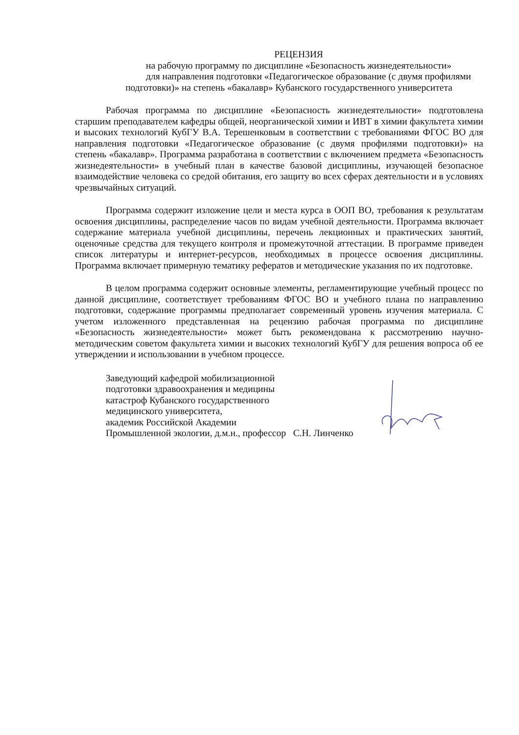РЕЦЕНЗИЯ
на рабочую программу по дисциплине «Безопасность жизнедеятельности»
для направления подготовки «Педагогическое образование (с двумя профилями
подготовки)» на степень «бакалавр» Кубанского государственного университета
Рабочая программа по дисциплине «Безопасность жизнедеятельности» подготовлена старшим преподавателем кафедры общей, неорганической химии и ИВТ в химии факультета химии и высоких технологий КубГУ В.А. Терешенковым в соответствии с требованиями ФГОС ВО для направления подготовки «Педагогическое образование (с двумя профилями подготовки)» на степень «бакалавр». Программа разработана в соответствии с включением предмета «Безопасность жизнедеятельности» в учебный план в качестве базовой дисциплины, изучающей безопасное взаимодействие человека со средой обитания, его защиту во всех сферах деятельности и в условиях чрезвычайных ситуаций.
Программа содержит изложение цели и места курса в ООП ВО, требования к результатам освоения дисциплины, распределение часов по видам учебной деятельности. Программа включает содержание материала учебной дисциплины, перечень лекционных и практических занятий, оценочные средства для текущего контроля и промежуточной аттестации. В программе приведен список литературы и интернет-ресурсов, необходимых в процессе освоения дисциплины. Программа включает примерную тематику рефератов и методические указания по их подготовке.
В целом программа содержит основные элементы, регламентирующие учебный процесс по данной дисциплине, соответствует требованиям ФГОС ВО и учебного плана по направлению подготовки, содержание программы предполагает современный уровень изучения материала. С учетом изложенного представленная на рецензию рабочая программа по дисциплине «Безопасность жизнедеятельности» может быть рекомендована к рассмотрению научно-методическим советом факультета химии и высоких технологий КубГУ для решения вопроса об ее утверждении и использовании в учебном процессе.
Заведующий кафедрой мобилизационной
подготовки здравоохранения и медицины
катастроф Кубанского государственного
медицинского университета,
академик Российской Академии
Промышленной экологии, д.м.н., профессор С.Н. Линченко